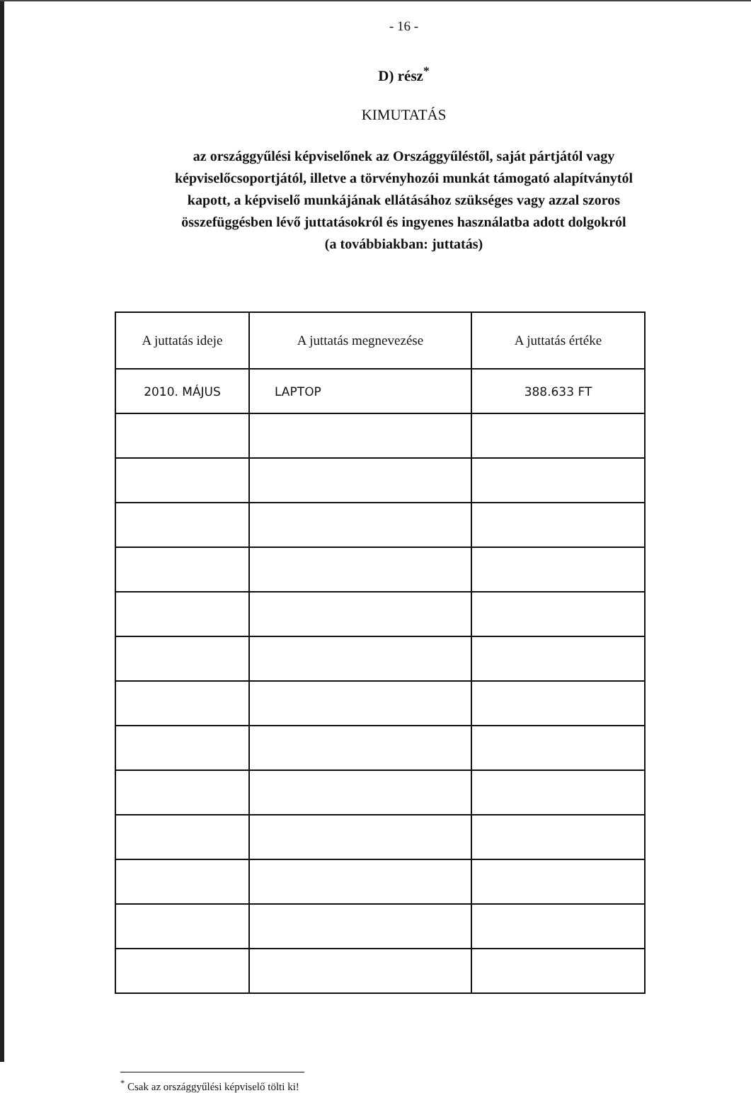- 16 -
D) rész<sup>*</sup>
KIMUTATÁS
az országgyűlési képviselőnek az Országgyűléstől, saját pártjától vagy
képviselőcsoportjától, illetve a törvényhozói munkát támogató alapítványtól
kapott, a képviselő munkájának ellátásához szükséges vagy azzal szoros
összefüggésben lévő juttatásokról és ingyenes használatba adott dolgokról
(a továbbiakban: juttatás)
| A juttatás ideje | A juttatás megnevezése | A juttatás értéke |
| --- | --- | --- |
| 2010. MÁJUS | LAPTOP | 388.633 FT |
<sup>*</sup> Csak az országgyűlési képviselő tölti ki!